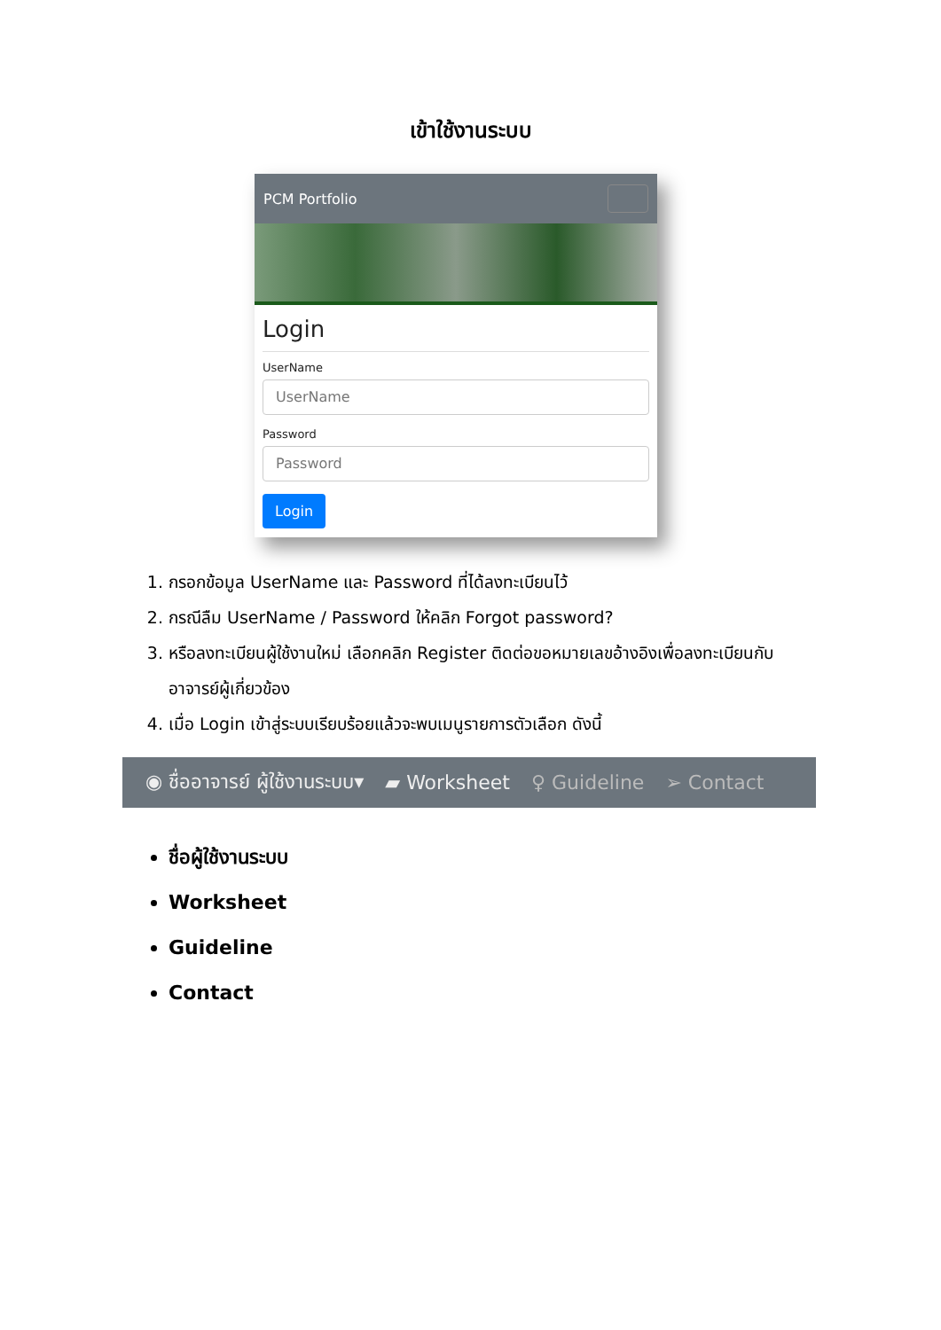เข้าใช้งานระบบ
PCM Portfolio
Login
UserName
UserName
Password
Password
Login
1. กรอกข้อมูล UserName และ Password ที่ได้ลงทะเบียนไว้
2. กรณีลืม UserName / Password ให้คลิก Forgot password?
3. หรือลงทะเบียนผู้ใช้งานใหม่ เลือกคลิก Register ติดต่อขอหมายเลขอ้างอิงเพื่อลงทะเบียนกับอาจารย์ผู้เกี่ยวข้อง
4. เมื่อ Login เข้าสู่ระบบเรียบร้อยแล้วจะพบเมนูรายการตัวเลือก ดังนี้
◉ ชื่ออาจารย์ ผู้ใช้งานระบบ▾ ▰ Worksheet ♀ Guideline ➢ Contact
ชื่อผู้ใช้งานระบบ
Worksheet
Guideline
Contact